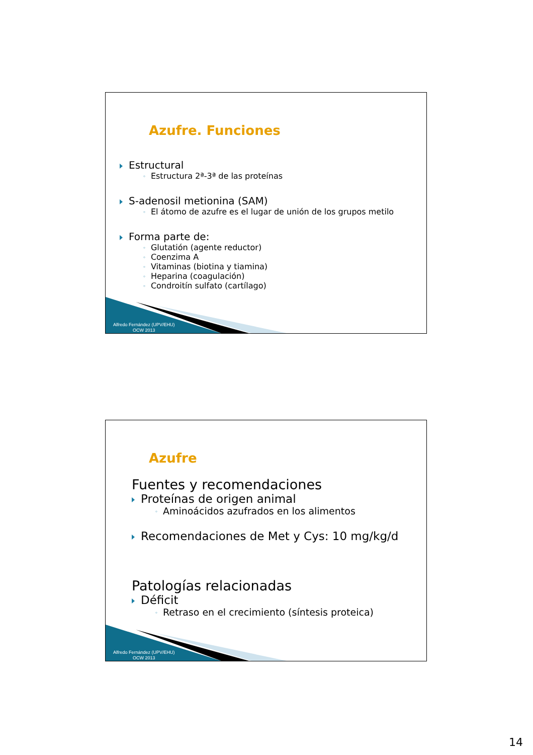Azufre. Funciones
Estructural
◦ Estructura 2ª-3ª de las proteínas
S-adenosil metionina (SAM)
◦ El átomo de azufre es el lugar de unión de los grupos metilo
Forma parte de:
◦ Glutatión (agente reductor)
◦ Coenzima A
◦ Vitaminas (biotina y tiamina)
◦ Heparina (coagulación)
◦ Condroitín sulfato (cartílago)
Alfredo Fernández (UPV/EHU)
OCW 2013
Azufre
Fuentes y recomendaciones
Proteínas de origen animal
◦ Aminoácidos azufrados en los alimentos
Recomendaciones de Met y Cys: 10 mg/kg/d
Patologías relacionadas
Déficit
◦ Retraso en el crecimiento (síntesis proteica)
Alfredo Fernández (UPV/EHU)
OCW 2013
14